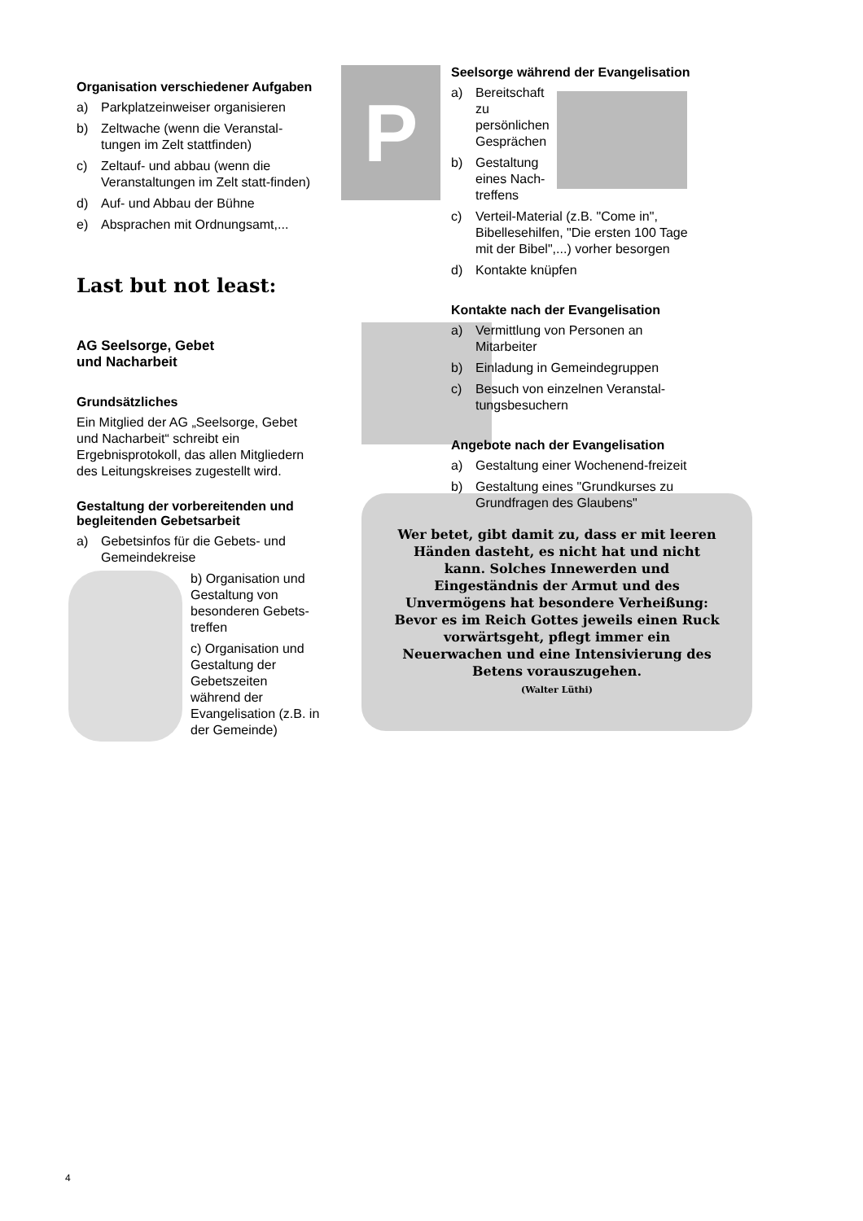Organisation verschiedener Aufgaben
a) Parkplatzeinweiser organisieren
b) Zeltwache (wenn die Veranstal-tungen im Zelt stattfinden)
c) Zeltauf- und abbau (wenn die Veranstaltungen im Zelt statt-finden)
d) Auf- und Abbau der Bühne
e) Absprachen mit Ordnungsamt,...
Last but not least:
AG Seelsorge, Gebet
und Nacharbeit
Grundsätzliches
Ein Mitglied der AG „Seelsorge, Gebet und Nacharbeit“ schreibt ein Ergebnisprotokoll, das allen Mitgliedern des Leitungskreises zugestellt wird.
Gestaltung der vorbereitenden und begleitenden Gebetsarbeit
a) Gebetsinfos für die Gebets- und Gemeindekreise
b) Organisation und Gestaltung von besonderen Gebets-treffen
c) Organisation und Gestaltung der Gebetszeiten während der Evangelisation (z.B. in der Gemeinde)
P
Wer betet, gibt damit zu, dass er mit leeren Händen dasteht, es nicht hat und nicht kann. Solches Innewerden und Eingeständnis der Armut und des Unvermögens hat besondere Verheißung: Bevor es im Reich Gottes jeweils einen Ruck vorwärtsgeht, pflegt immer ein Neuerwachen und eine Intensivierung des Betens vorauszugehen.
(Walter Lüthi)
Seelsorge während der Evangelisation
a) Bereitschaft zu persönlichen Gesprächen
b) Gestaltung eines Nach-treffens
c) Verteil-Material (z.B. "Come in", Bibellesehilfen, "Die ersten 100 Tage mit der Bibel",...) vorher besorgen
d) Kontakte knüpfen
Kontakte nach der Evangelisation
a) Vermittlung von Personen an Mitarbeiter
b) Einladung in Gemeindegruppen
c) Besuch von einzelnen Veranstal-tungsbesuchern
Angebote nach der Evangelisation
a) Gestaltung einer Wochenend-freizeit
b) Gestaltung eines "Grundkurses zu Grundfragen des Glaubens"
4